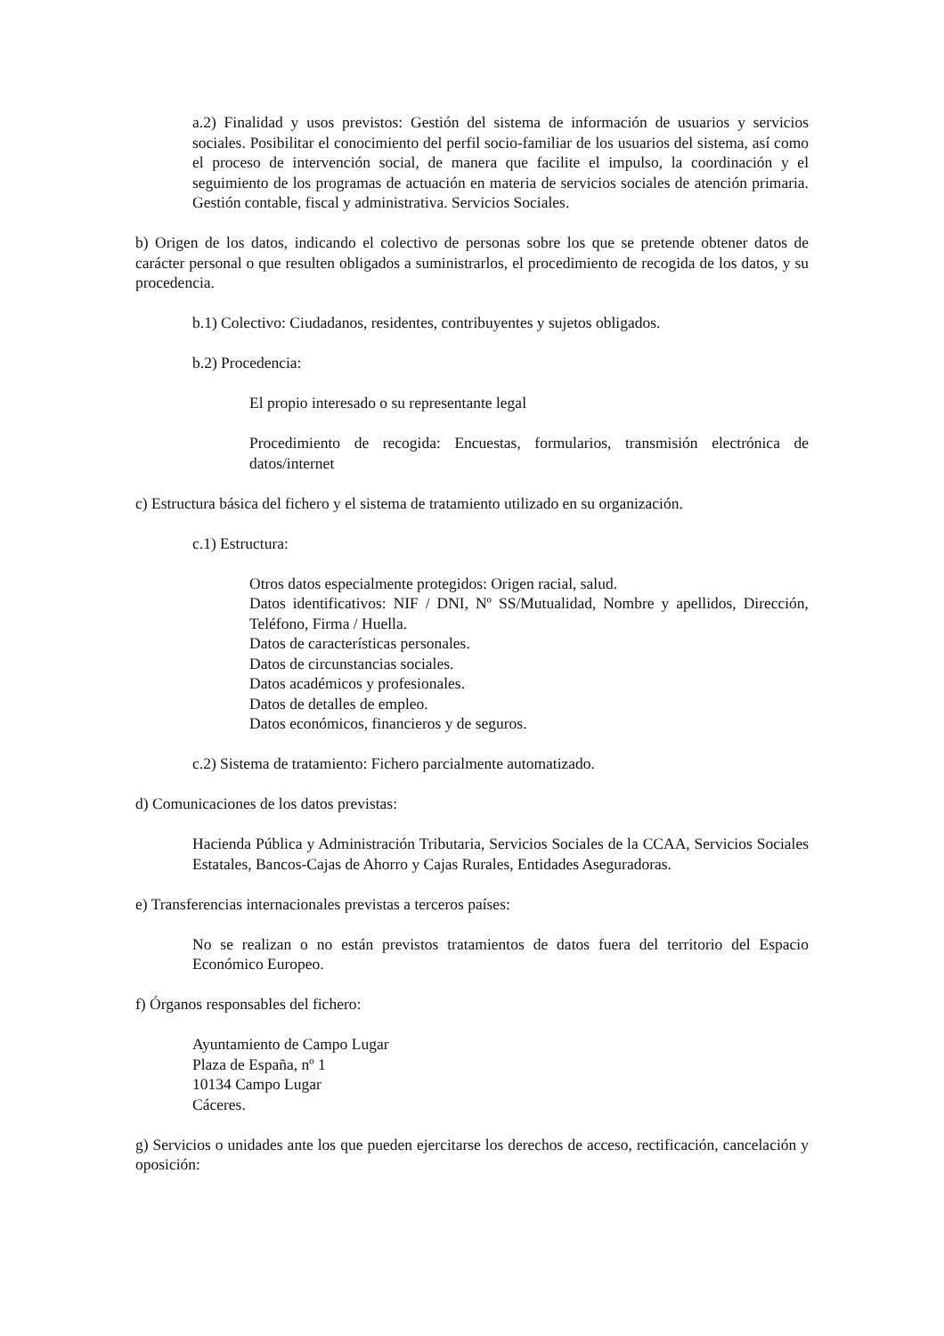a.2) Finalidad y usos previstos: Gestión del sistema de información de usuarios y servicios sociales. Posibilitar el conocimiento del perfil socio-familiar de los usuarios del sistema, así como el proceso de intervención social, de manera que facilite el impulso, la coordinación y el seguimiento de los programas de actuación en materia de servicios sociales de atención primaria. Gestión contable, fiscal y administrativa. Servicios Sociales.
b) Origen de los datos, indicando el colectivo de personas sobre los que se pretende obtener datos de carácter personal o que resulten obligados a suministrarlos, el procedimiento de recogida de los datos, y su procedencia.
b.1) Colectivo: Ciudadanos, residentes, contribuyentes y sujetos obligados.
b.2) Procedencia:
El propio interesado o su representante legal
Procedimiento de recogida: Encuestas, formularios, transmisión electrónica de datos/internet
c) Estructura básica del fichero y el sistema de tratamiento utilizado en su organización.
c.1) Estructura:
Otros datos especialmente protegidos: Origen racial, salud.
Datos identificativos: NIF / DNI, Nº SS/Mutualidad, Nombre y apellidos, Dirección, Teléfono, Firma / Huella.
Datos de características personales.
Datos de circunstancias sociales.
Datos académicos y profesionales.
Datos de detalles de empleo.
Datos económicos, financieros y de seguros.
c.2) Sistema de tratamiento: Fichero parcialmente automatizado.
d) Comunicaciones de los datos previstas:
Hacienda Pública y Administración Tributaria, Servicios Sociales de la CCAA, Servicios Sociales Estatales, Bancos-Cajas de Ahorro y Cajas Rurales, Entidades Aseguradoras.
e) Transferencias internacionales previstas a terceros países:
No se realizan o no están previstos tratamientos de datos fuera del territorio del Espacio Económico Europeo.
f) Órganos responsables del fichero:
Ayuntamiento de Campo Lugar
Plaza de España, nº 1
10134 Campo Lugar
Cáceres.
g) Servicios o unidades ante los que pueden ejercitarse los derechos de acceso, rectificación, cancelación y oposición: